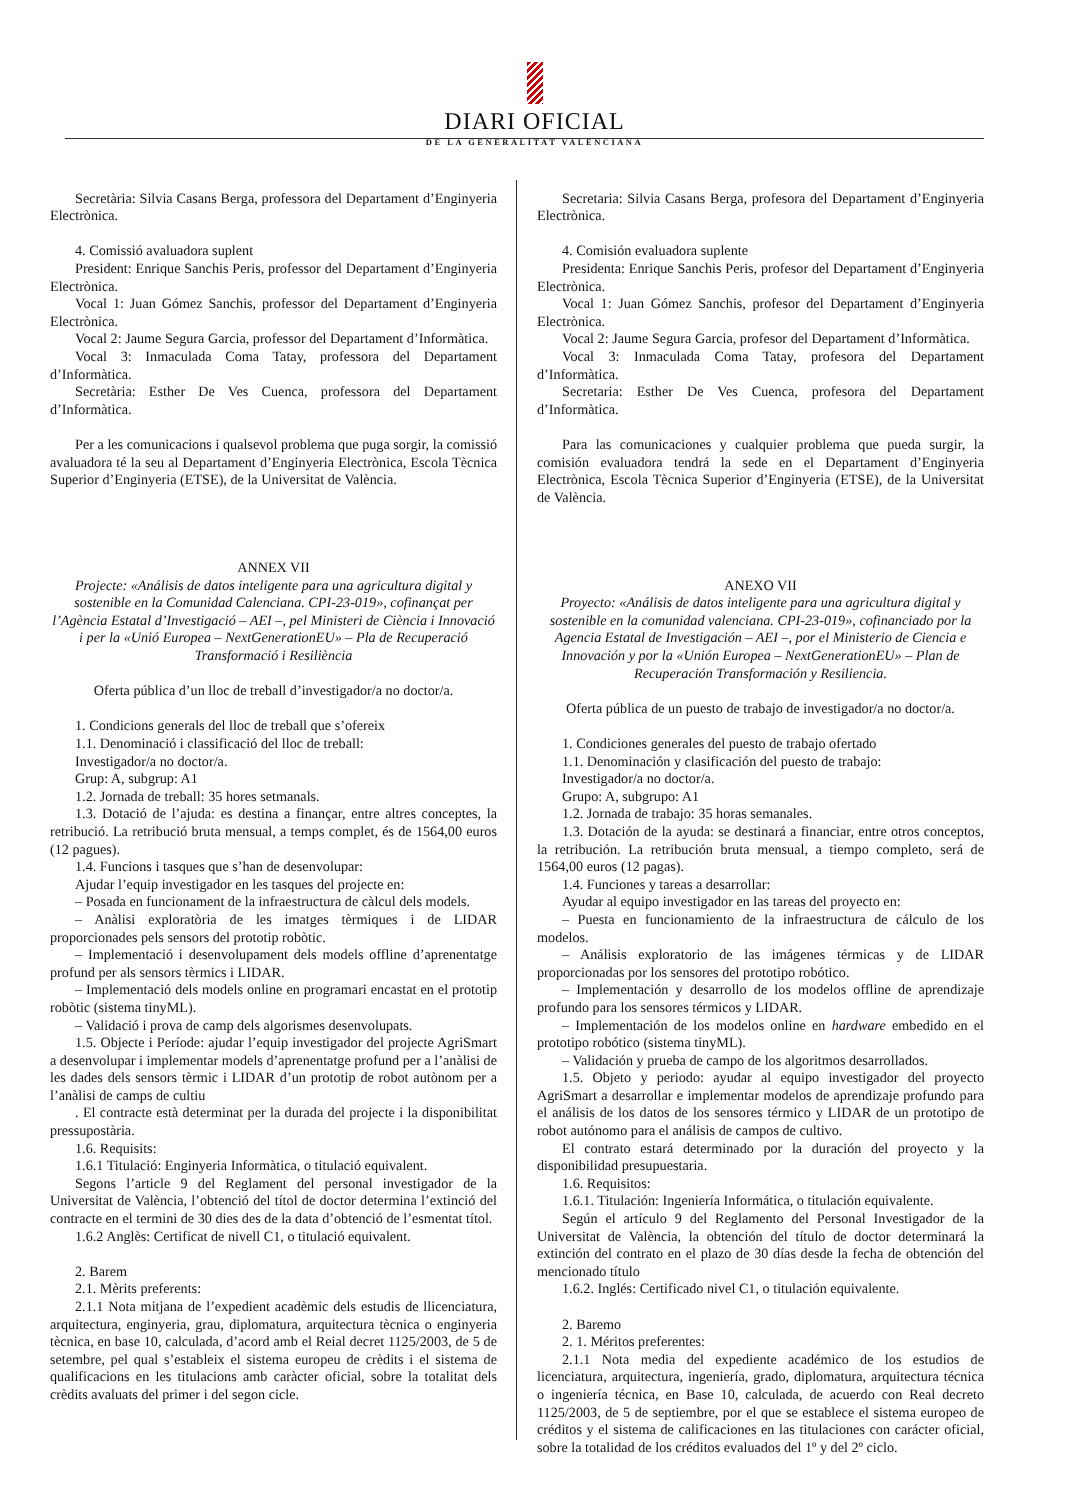DIARI OFICIAL
DE LA GENERALITAT VALENCIANA
Secretària: Silvia Casans Berga, professora del Departament d’Enginyeria Electrònica.
4. Comissió avaluadora suplent
President: Enrique Sanchis Peris, professor del Departament d’Enginyeria Electrònica.
Vocal 1: Juan Gómez Sanchis, professor del Departament d’Enginyeria Electrònica.
Vocal 2: Jaume Segura Garcia, professor del Departament d’Informàtica.
Vocal 3: Inmaculada Coma Tatay, professora del Departament d’Informàtica.
Secretària: Esther De Ves Cuenca, professora del Departament d’Informàtica.
Per a les comunicacions i qualsevol problema que puga sorgir, la comissió avaluadora té la seu al Departament d’Enginyeria Electrònica, Escola Tècnica Superior d’Enginyeria (ETSE), de la Universitat de València.
ANNEX VII
Projecte: «Análisis de datos inteligente para una agricultura digital y sostenible en la Comunidad Calenciana. CPI-23-019», cofinançat per l’Agència Estatal d’Investigació – AEI –, pel Ministeri de Ciència i Innovació i per la «Unió Europea – NextGenerationEU» – Pla de Recuperació Transformació i Resiliència
Oferta pública d’un lloc de treball d’investigador/a no doctor/a.
1. Condicions generals del lloc de treball que s’ofereix
1.1. Denominació i classificació del lloc de treball:
Investigador/a no doctor/a.
Grup: A, subgrup: A1
1.2. Jornada de treball: 35 hores setmanals.
1.3. Dotació de l’ajuda: es destina a finançar, entre altres conceptes, la retribució. La retribució bruta mensual, a temps complet, és de 1564,00 euros (12 pagues).
1.4. Funcions i tasques que s’han de desenvolupar:
Ajudar l’equip investigador en les tasques del projecte en:
– Posada en funcionament de la infraestructura de càlcul dels models.
– Anàlisi exploratòria de les imatges tèrmiques i de LIDAR proporcionades pels sensors del prototip robòtic.
– Implementació i desenvolupament dels models offline d’aprenentatge profund per als sensors tèrmics i LIDAR.
– Implementació dels models online en programari encastat en el prototip robòtic (sistema tinyML).
– Validació i prova de camp dels algorismes desenvolupats.
1.5. Objecte i Període: ajudar l’equip investigador del projecte AgriSmart a desenvolupar i implementar models d’aprenentatge profund per a l’anàlisi de les dades dels sensors tèrmic i LIDAR d’un prototip de robot autònom per a l’anàlisi de camps de cultiu
. El contracte està determinat per la durada del projecte i la disponibilitat pressupostària.
1.6. Requisits:
1.6.1 Titulació: Enginyeria Informàtica, o titulació equivalent.
Segons l’article 9 del Reglament del personal investigador de la Universitat de València, l’obtenció del títol de doctor determina l’extinció del contracte en el termini de 30 dies des de la data d’obtenció de l’esmentat títol.
1.6.2 Anglès: Certificat de nivell C1, o titulació equivalent.
2. Barem
2.1. Mèrits preferents:
2.1.1 Nota mitjana de l’expedient acadèmic dels estudis de llicenciatura, arquitectura, enginyeria, grau, diplomatura, arquitectura tècnica o enginyeria tècnica, en base 10, calculada, d’acord amb el Reial decret 1125/2003, de 5 de setembre, pel qual s’estableix el sistema europeu de crèdits i el sistema de qualificacions en les titulacions amb caràcter oficial, sobre la totalitat dels crèdits avaluats del primer i del segon cicle.
Secretaria: Silvia Casans Berga, profesora del Departament d’Enginyeria Electrònica.
4. Comisión evaluadora suplente
Presidenta: Enrique Sanchis Peris, profesor del Departament d’Enginyeria Electrònica.
Vocal 1: Juan Gómez Sanchis, profesor del Departament d’Enginyeria Electrònica.
Vocal 2: Jaume Segura Garcia, profesor del Departament d’Informàtica.
Vocal 3: Inmaculada Coma Tatay, profesora del Departament d’Informàtica.
Secretaria: Esther De Ves Cuenca, profesora del Departament d’Informàtica.
Para las comunicaciones y cualquier problema que pueda surgir, la comisión evaluadora tendrá la sede en el Departament d’Enginyeria Electrònica, Escola Tècnica Superior d’Enginyeria (ETSE), de la Universitat de València.
ANEXO VII
Proyecto: «Análisis de datos inteligente para una agricultura digital y sostenible en la comunidad valenciana. CPI-23-019», cofinanciado por la Agencia Estatal de Investigación – AEI –, por el Ministerio de Ciencia e Innovación y por la «Unión Europea – NextGenerationEU» – Plan de Recuperación Transformación y Resiliencia.
Oferta pública de un puesto de trabajo de investigador/a no doctor/a.
1. Condiciones generales del puesto de trabajo ofertado
1.1. Denominación y clasificación del puesto de trabajo:
Investigador/a no doctor/a.
Grupo: A, subgrupo: A1
1.2. Jornada de trabajo: 35 horas semanales.
1.3. Dotación de la ayuda: se destinará a financiar, entre otros conceptos, la retribución. La retribución bruta mensual, a tiempo completo, será de 1564,00 euros (12 pagas).
1.4. Funciones y tareas a desarrollar:
Ayudar al equipo investigador en las tareas del proyecto en:
– Puesta en funcionamiento de la infraestructura de cálculo de los modelos.
– Análisis exploratorio de las imágenes térmicas y de LIDAR proporcionadas por los sensores del prototipo robótico.
– Implementación y desarrollo de los modelos offline de aprendizaje profundo para los sensores térmicos y LIDAR.
– Implementación de los modelos online en hardware embedido en el prototipo robótico (sistema tinyML).
– Validación y prueba de campo de los algoritmos desarrollados.
1.5. Objeto y periodo: ayudar al equipo investigador del proyecto AgriSmart a desarrollar e implementar modelos de aprendizaje profundo para el análisis de los datos de los sensores térmico y LIDAR de un prototipo de robot autónomo para el análisis de campos de cultivo.
El contrato estará determinado por la duración del proyecto y la disponibilidad presupuestaria.
1.6. Requisitos:
1.6.1. Titulación: Ingeniería Informática, o titulación equivalente.
Según el artículo 9 del Reglamento del Personal Investigador de la Universitat de València, la obtención del título de doctor determinará la extinción del contrato en el plazo de 30 días desde la fecha de obtención del mencionado título
1.6.2. Inglés: Certificado nivel C1, o titulación equivalente.
2. Baremo
2. 1. Méritos preferentes:
2.1.1 Nota media del expediente académico de los estudios de licenciatura, arquitectura, ingeniería, grado, diplomatura, arquitectura técnica o ingeniería técnica, en Base 10, calculada, de acuerdo con Real decreto 1125/2003, de 5 de septiembre, por el que se establece el sistema europeo de créditos y el sistema de calificaciones en las titulaciones con carácter oficial, sobre la totalidad de los créditos evaluados del 1º y del 2º ciclo.